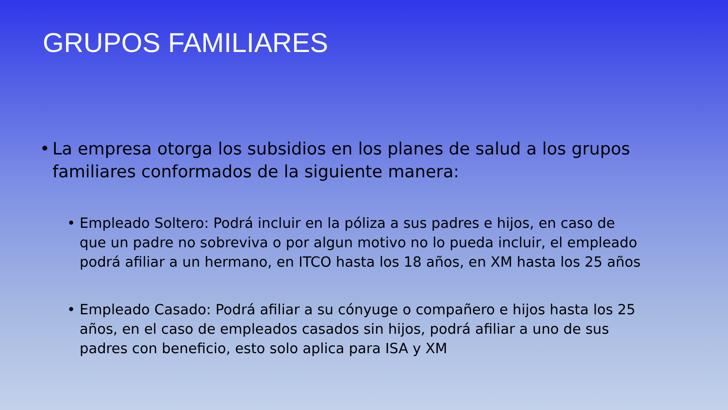GRUPOS FAMILIARES
• La empresa otorga los subsidios en los planes de salud a los grupos familiares conformados de la siguiente manera:
• Empleado Soltero: Podrá incluir en la póliza a sus padres e hijos, en caso de que un padre no sobreviva o por algun motivo no lo pueda incluir, el empleado podrá afiliar a un hermano, en ITCO hasta los 18 años, en XM hasta los 25 años
• Empleado Casado: Podrá afiliar a su cónyuge o compañero e hijos hasta los 25 años, en el caso de empleados casados sin hijos, podrá afiliar a uno de sus padres con beneficio, esto solo aplica para ISA y XM